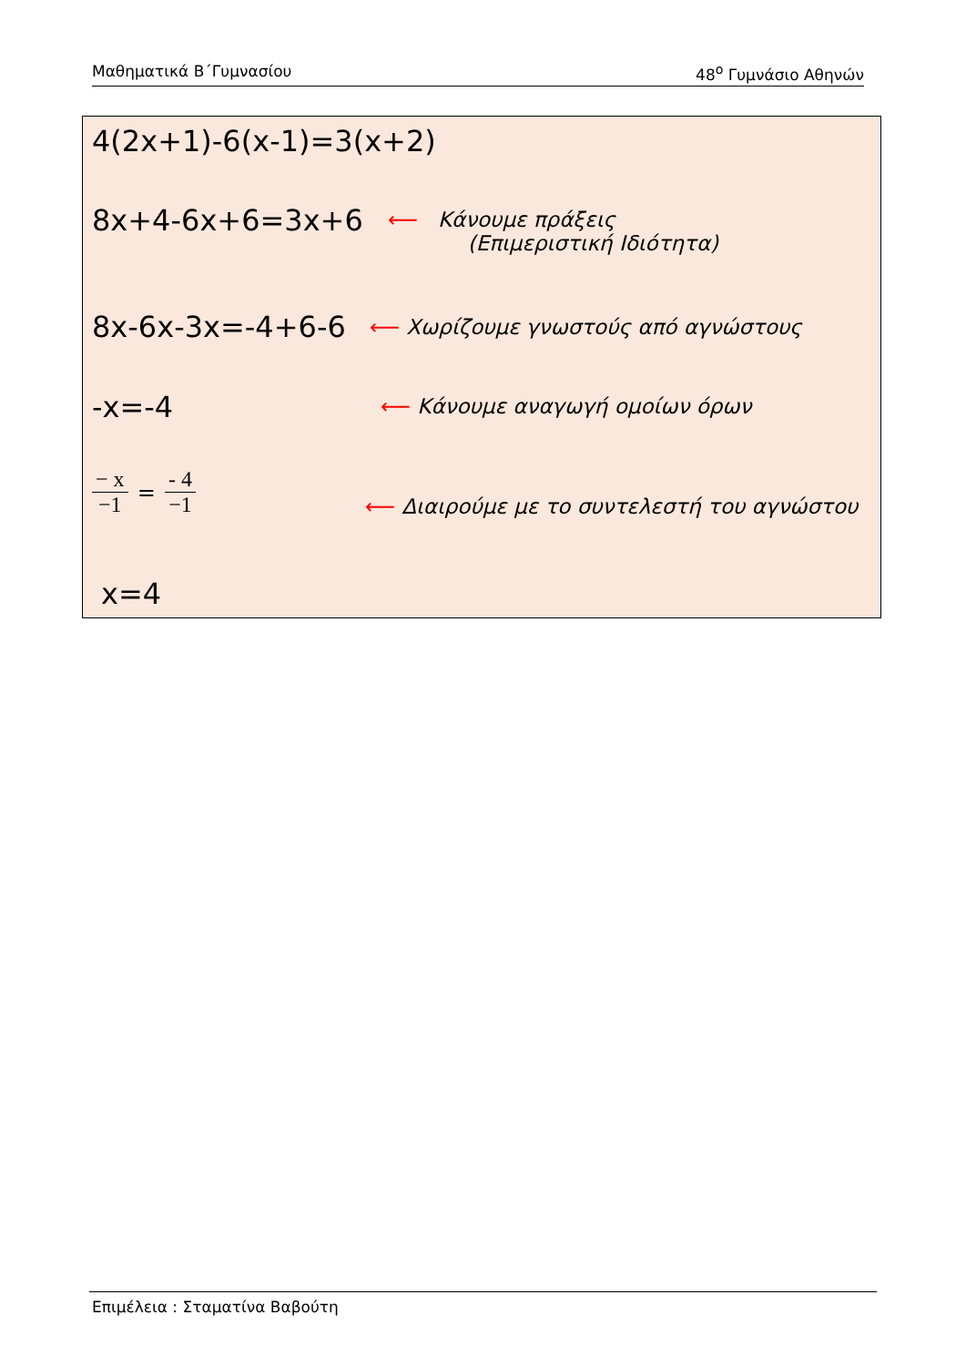Μαθηματικά Β΄Γυμνασίου 48<sup>ο</sup> Γυμνάσιο Αθηνών
4(2x+1)-6(x-1)=3(x+2)
8x+4-6x+6=3x+6
⟵ Κάνουμε πράξεις
(Επιμεριστική Ιδιότητα)
8x-6x-3x=-4+6-6
⟵ Χωρίζουμε γνωστούς από αγνώστους
-x=-4 ⟵ Κάνουμε αναγωγή ομοίων όρων
− x −1 = - 4 −1
⟵ Διαιρούμε με το συντελεστή του αγνώστου
x=4
Επιμέλεια : Σταματίνα Βαβούτη